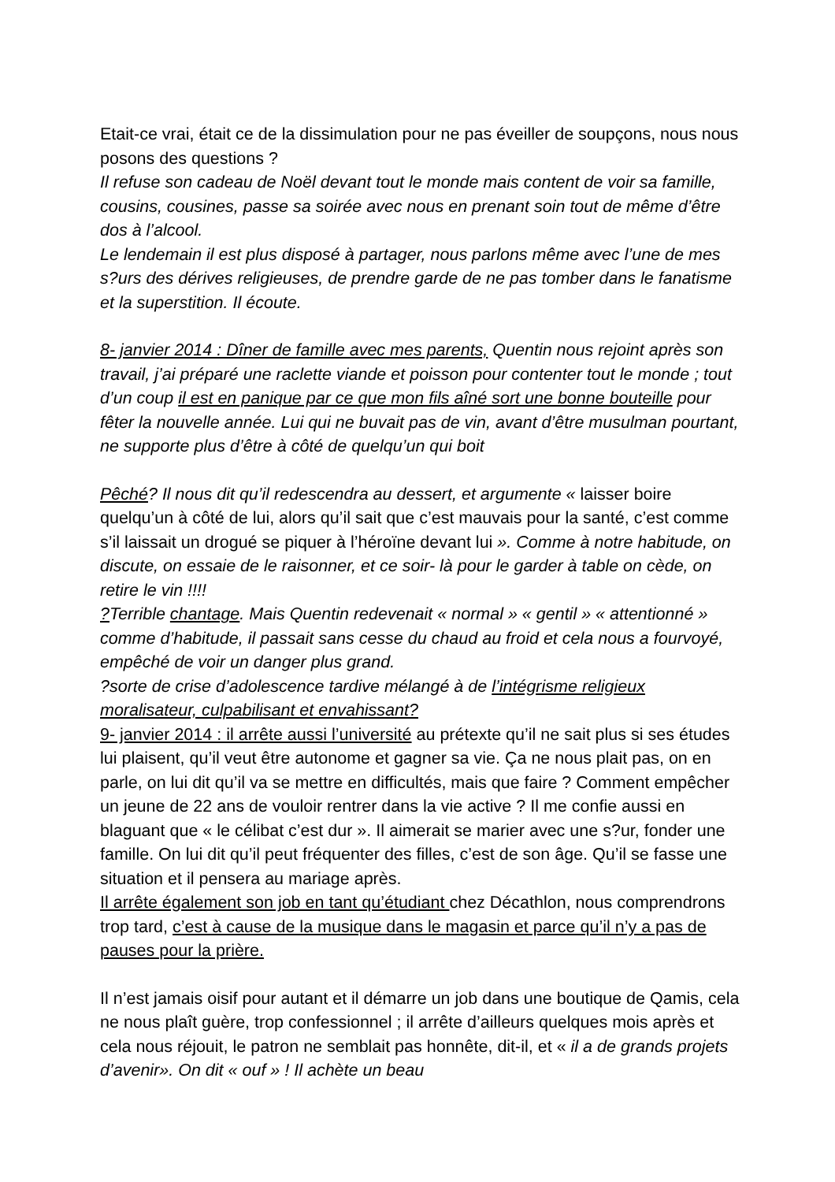Etait-ce vrai, était ce de la dissimulation pour ne pas éveiller de soupçons, nous nous posons des questions ?
Il refuse son cadeau de Noël devant tout le monde mais content de voir sa famille, cousins, cousines, passe sa soirée avec nous en prenant soin tout de même d’être dos à l’alcool.
Le lendemain il est plus disposé à partager, nous parlons même avec l’une de mes s?urs des dérives religieuses, de prendre garde de ne pas tomber dans le fanatisme et la superstition. Il écoute.
8- janvier 2014 : Dîner de famille avec mes parents, Quentin nous rejoint après son travail, j’ai préparé une raclette viande et poisson pour contenter tout le monde ; tout d’un coup il est en panique par ce que mon fils aîné sort une bonne bouteille pour fêter la nouvelle année. Lui qui ne buvait pas de vin, avant d’être musulman pourtant, ne supporte plus d’être à côté de quelqu’un qui boit
Pêché? Il nous dit qu’il redescendra au dessert, et argumente « laisser boire quelqu’un à côté de lui, alors qu’il sait que c’est mauvais pour la santé, c’est comme s’il laissait un drogué se piquer à l’héroïne devant lui ». Comme à notre habitude, on discute, on essaie de le raisonner, et ce soir- là pour le garder à table on cède, on retire le vin !!!!
?Terrible chantage. Mais Quentin redevenait « normal » « gentil » « attentionné » comme d’habitude, il passait sans cesse du chaud au froid et cela nous a fourvoyé, empêché de voir un danger plus grand.
?sorte de crise d’adolescence tardive mélangé à de l’intégrisme religieux moralisateur, culpabilisant et envahissant?
9- janvier 2014 : il arrête aussi l’université au prétexte qu’il ne sait plus si ses études lui plaisent, qu’il veut être autonome et gagner sa vie. Ça ne nous plait pas, on en parle, on lui dit qu’il va se mettre en difficultés, mais que faire ? Comment empêcher un jeune de 22 ans de vouloir rentrer dans la vie active ? Il me confie aussi en blaguant que « le célibat c’est dur ». Il aimerait se marier avec une s?ur, fonder une famille. On lui dit qu’il peut fréquenter des filles, c’est de son âge. Qu’il se fasse une situation et il pensera au mariage après.
Il arrête également son job en tant qu’étudiant chez Décathlon, nous comprendrons trop tard, c’est à cause de la musique dans le magasin et parce qu’il n’y a pas de pauses pour la prière.
Il n’est jamais oisif pour autant et il démarre un job dans une boutique de Qamis, cela ne nous plaît guère, trop confessionnel ; il arrête d’ailleurs quelques mois après et cela nous réjouit, le patron ne semblait pas honnête, dit-il, et « il a de grands projets d’avenir». On dit « ouf » ! Il achète un beau